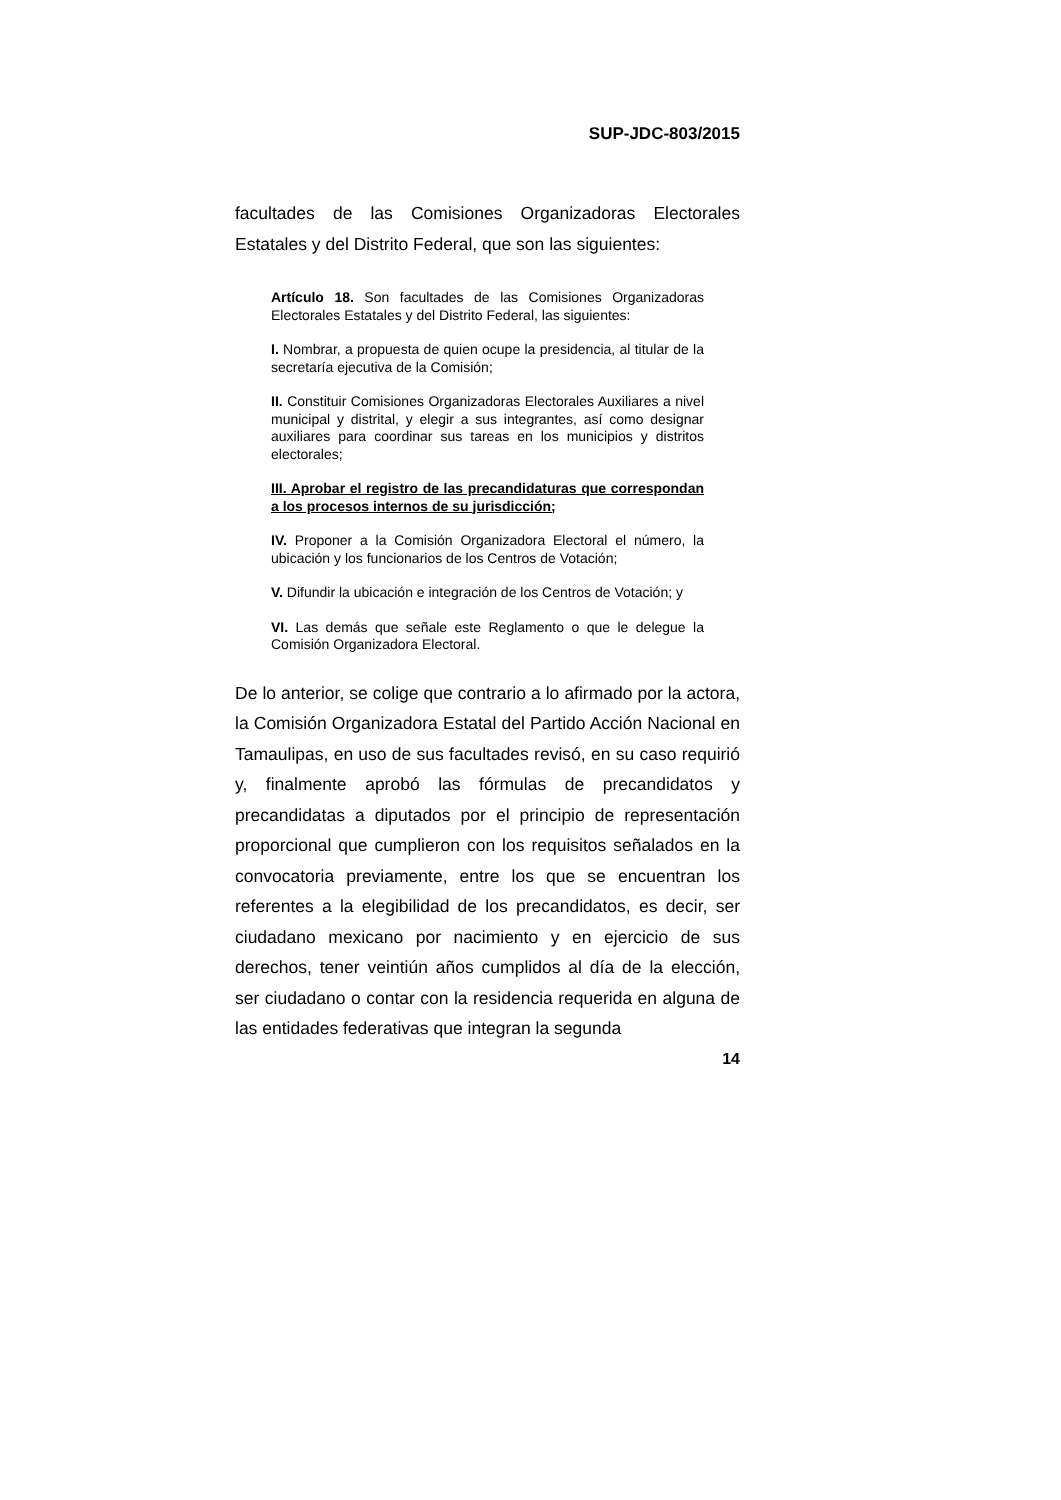SUP-JDC-803/2015
facultades de las Comisiones Organizadoras Electorales Estatales y del Distrito Federal, que son las siguientes:
Artículo 18. Son facultades de las Comisiones Organizadoras Electorales Estatales y del Distrito Federal, las siguientes:
I. Nombrar, a propuesta de quien ocupe la presidencia, al titular de la secretaría ejecutiva de la Comisión;
II. Constituir Comisiones Organizadoras Electorales Auxiliares a nivel municipal y distrital, y elegir a sus integrantes, así como designar auxiliares para coordinar sus tareas en los municipios y distritos electorales;
III. Aprobar el registro de las precandidaturas que correspondan a los procesos internos de su jurisdicción;
IV. Proponer a la Comisión Organizadora Electoral el número, la ubicación y los funcionarios de los Centros de Votación;
V. Difundir la ubicación e integración de los Centros de Votación; y
VI. Las demás que señale este Reglamento o que le delegue la Comisión Organizadora Electoral.
De lo anterior, se colige que contrario a lo afirmado por la actora, la Comisión Organizadora Estatal del Partido Acción Nacional en Tamaulipas, en uso de sus facultades revisó, en su caso requirió y, finalmente aprobó las fórmulas de precandidatos y precandidatas a diputados por el principio de representación proporcional que cumplieron con los requisitos señalados en la convocatoria previamente, entre los que se encuentran los referentes a la elegibilidad de los precandidatos, es decir, ser ciudadano mexicano por nacimiento y en ejercicio de sus derechos, tener veintiún años cumplidos al día de la elección, ser ciudadano o contar con la residencia requerida en alguna de las entidades federativas que integran la segunda
14